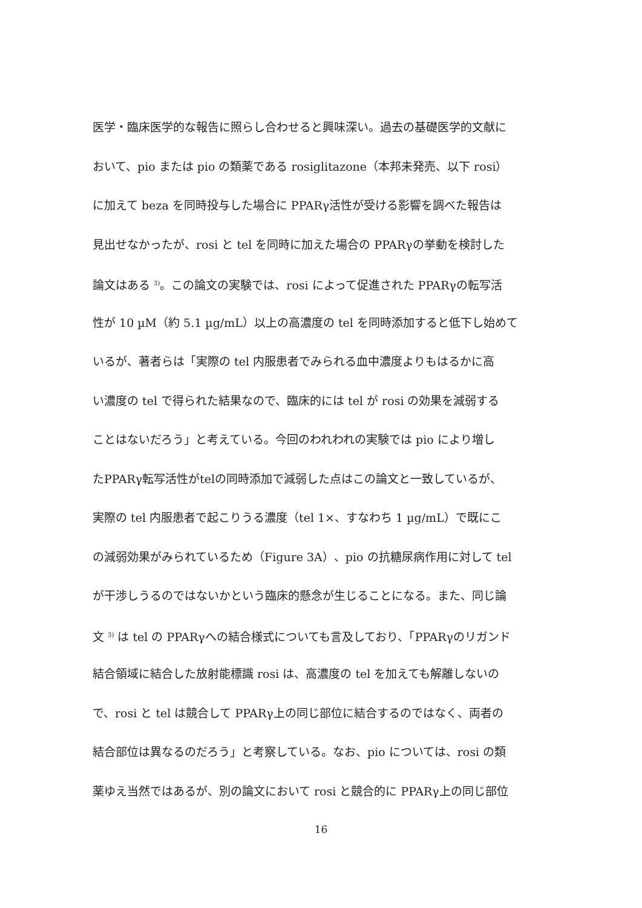医学・臨床医学的な報告に照らし合わせると興味深い。過去の基礎医学的文献に
おいて、pio または pio の類薬である rosiglitazone（本邦未発売、以下 rosi）
に加えて beza を同時投与した場合に PPARγ活性が受ける影響を調べた報告は
見出せなかったが、rosi と tel を同時に加えた場合の PPARγの挙動を検討した
論文はある <sup>3)</sup>。この論文の実験では、rosi によって促進された PPARγの転写活
性が 10 µM（約 5.1 µg/mL）以上の高濃度の tel を同時添加すると低下し始めて
いるが、著者らは「実際の tel 内服患者でみられる血中濃度よりもはるかに高
い濃度の tel で得られた結果なので、臨床的には tel が rosi の効果を減弱する
ことはないだろう」と考えている。今回のわれわれの実験では pio により増し
たPPARγ転写活性がtelの同時添加で減弱した点はこの論文と一致しているが、
実際の tel 内服患者で起こりうる濃度（tel 1×、すなわち 1 µg/mL）で既にこ
の減弱効果がみられているため（Figure 3A）、pio の抗糖尿病作用に対して tel
が干渉しうるのではないかという臨床的懸念が生じることになる。また、同じ論
文 <sup>3)</sup> は tel の PPARγへの結合様式についても言及しており、「PPARγのリガンド
結合領域に結合した放射能標識 rosi は、高濃度の tel を加えても解離しないの
で、rosi と tel は競合して PPARγ上の同じ部位に結合するのではなく、両者の
結合部位は異なるのだろう」と考察している。なお、pio については、rosi の類
薬ゆえ当然ではあるが、別の論文において rosi と競合的に PPARγ上の同じ部位
16